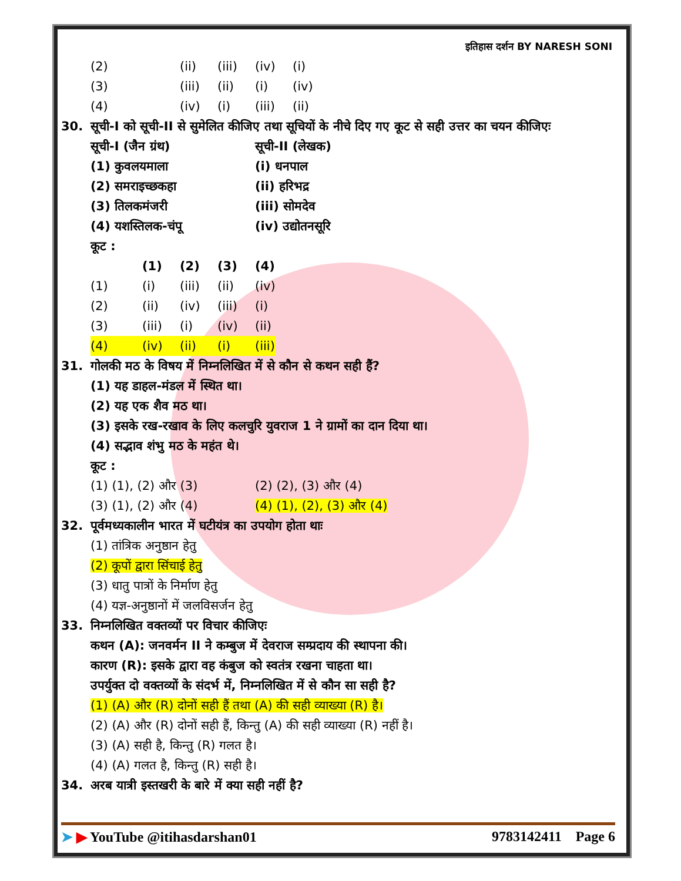इतिहास दर्शन BY NARESH SONI
| (2) | (ii) | (iii) | (iv) | (i) |
| (3) | (iii) | (ii) | (i) | (iv) |
| (4) | (iv) | (i) | (iii) | (ii) |
30. सूची-I को सूची-II से सुमेलित कीजिए तथा सूचियों के नीचे दिए गए कूट से सही उत्तर का चयन कीजिएः
| सूची-I (जैन ग्रंथ) | सूची-II (लेखक) |
| (1) कुवलयमाला | (i) धनपाल |
| (2) समराइच्छकहा | (ii) हरिभद्र |
| (3) तिलकमंजरी | (iii) सोमदेव |
| (4) यशस्तिलक-चंपू | (iv) उद्योतनसूरि |
कूट :
| | (1) | (2) | (3) | (4) |
| (1) | (i) | (iii) | (ii) | (iv) |
| (2) | (ii) | (iv) | (iii) | (i) |
| (3) | (iii) | (i) | (iv) | (ii) |
| (4) | (iv) | (ii) | (i) | (iii) |
31. गोलकी मठ के विषय में निम्नलिखित में से कौन से कथन सही हैं?
(1) यह डाहल-मंडल में स्थित था।
(2) यह एक शैव मठ था।
(3) इसके रख-रखाव के लिए कलचुरि युवराज 1 ने ग्रामों का दान दिया था।
(4) सद्भाव शंभु मठ के महंत थे।
कूट :
| (1) (1), (2) और (3) | (2) (2), (3) और (4) |
| (3) (1), (2) और (4) | (4) (1), (2), (3) और (4) |
32. पूर्वमध्यकालीन भारत में घटीयंत्र का उपयोग होता थाः
(1) तांत्रिक अनुष्ठान हेतु
(2) कूपों द्वारा सिंचाई हेतु
(3) धातु पात्रों के निर्माण हेतु
(4) यज्ञ-अनुष्ठानों में जलविसर्जन हेतु
33. निम्नलिखित वक्तव्यों पर विचार कीजिएः
कथन (A): जनवर्मन II ने कम्बुज में देवराज सम्प्रदाय की स्थापना की।
कारण (R): इसके द्वारा वह कंबुज को स्वतंत्र रखना चाहता था।
उपर्युक्त दो वक्तव्यों के संदर्भ में, निम्नलिखित में से कौन सा सही है?
(1) (A) और (R) दोनों सही हैं तथा (A) की सही व्याख्या (R) है।
(2) (A) और (R) दोनों सही हैं, किन्तु (A) की सही व्याख्या (R) नहीं है।
(3) (A) सही है, किन्तु (R) गलत है।
(4) (A) गलत है, किन्तु (R) सही है।
34. अरब यात्री इस्तखरी के बारे में क्या सही नहीं है?
➤ ▶ YouTube @itihasdarshan01 9783142411 Page 6